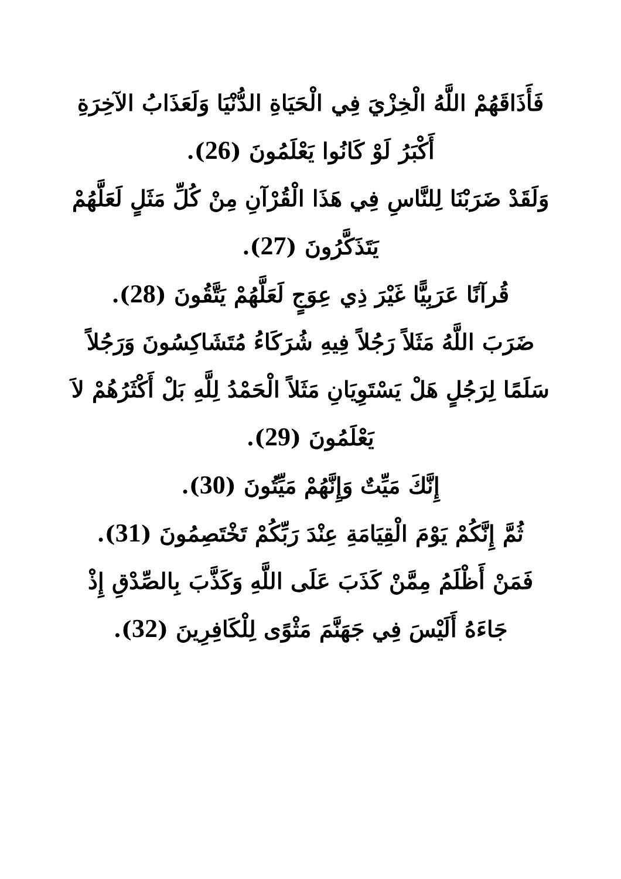فَأَذَاقَهُمْ اللَّهُ الْخِزْيَ فِي الْحَيَاةِ الدُّنْيَا وَلَعَذَابُ الآخِرَةِ أَكْبَرُ لَوْ كَانُوا يَعْلَمُونَ (26).
وَلَقَدْ ضَرَبْنَا لِلنَّاسِ فِي هَذَا الْقُرْآنِ مِنْ كُلِّ مَثَلٍ لَعَلَّهُمْ يَتَذَكَّرُونَ (27).
قُرآنًا عَرَبِيًّا غَيْرَ ذِي عِوَجٍ لَعَلَّهُمْ يَتَّقُونَ (28).
ضَرَبَ اللَّهُ مَثَلاً رَجُلاً فِيهِ شُرَكَاءُ مُتَشَاكِسُونَ وَرَجُلاً سَلَمًا لِرَجُلٍ هَلْ يَسْتَوِيَانِ مَثَلاً الْحَمْدُ لِلَّهِ بَلْ أَكْثَرُهُمْ لاَ يَعْلَمُونَ (29).
إِنَّكَ مَيِّتٌ وَإِنَّهُمْ مَيِّتُونَ (30).
ثُمَّ إِنَّكُمْ يَوْمَ الْقِيَامَةِ عِنْدَ رَبِّكُمْ تَخْتَصِمُونَ (31).
فَمَنْ أَظْلَمُ مِمَّنْ كَذَبَ عَلَى اللَّهِ وَكَذَّبَ بِالصِّدْقِ إِذْ جَاءَهُ أَلَيْسَ فِي جَهَنَّمَ مَثْوًى لِلْكَافِرِينَ (32).